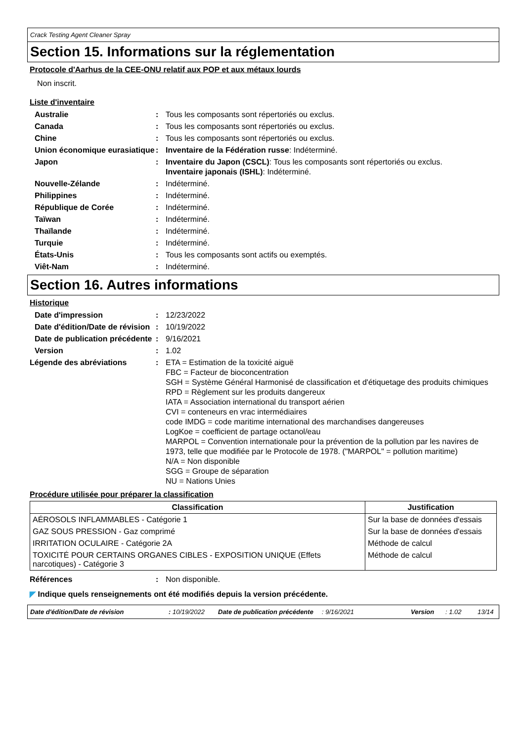Crack Testing Agent Cleaner Spray
Section 15. Informations sur la réglementation
Protocole d'Aarhus de la CEE-ONU relatif aux POP et aux métaux lourds
Non inscrit.
Liste d'inventaire
| Australie | : | Tous les composants sont répertoriés ou exclus. |
| Canada | : | Tous les composants sont répertoriés ou exclus. |
| Chine | : | Tous les composants sont répertoriés ou exclus. |
| Union économique eurasiatique | : | Inventaire de la Fédération russe : Indéterminé. |
| Japon | : | Inventaire du Japon (CSCL) : Tous les composants sont répertoriés ou exclus. Inventaire japonais (ISHL) : Indéterminé. |
| Nouvelle-Zélande | : | Indéterminé. |
| Philippines | : | Indéterminé. |
| République de Corée | : | Indéterminé. |
| Taïwan | : | Indéterminé. |
| Thaïlande | : | Indéterminé. |
| Turquie | : | Indéterminé. |
| États-Unis | : | Tous les composants sont actifs ou exemptés. |
| Viêt-Nam | : | Indéterminé. |
Section 16. Autres informations
Historique
| Date d'impression | : | 12/23/2022 |
| Date d'édition/Date de révision | : | 10/19/2022 |
| Date de publication précédente | : | 9/16/2021 |
| Version | : | 1.02 |
| Légende des abréviations | : | ETA = Estimation de la toxicité aiguë FBC = Facteur de bioconcentration SGH = Système Général Harmonisé de classification et d'étiquetage des produits chimiques RPD = Règlement sur les produits dangereux IATA = Association international du transport aérien CVI = conteneurs en vrac intermédiaires code IMDG = code maritime international des marchandises dangereuses LogKoe = coefficient de partage octanol/eau MARPOL = Convention internationale pour la prévention de la pollution par les navires de 1973, telle que modifiée par le Protocole de 1978. ("MARPOL" = pollution maritime) N/A = Non disponible SGG = Groupe de séparation NU = Nations Unies |
Procédure utilisée pour préparer la classification
| Classification | Justification |
| --- | --- |
| AÉROSOLS INFLAMMABLES - Catégorie 1 | Sur la base de données d'essais |
| GAZ SOUS PRESSION - Gaz comprimé | Sur la base de données d'essais |
| IRRITATION OCULAIRE - Catégorie 2A | Méthode de calcul |
| TOXICITÉ POUR CERTAINS ORGANES CIBLES - EXPOSITION UNIQUE (Effets narcotiques) - Catégorie 3 | Méthode de calcul |
| Références | : | Non disponible. |
◤ Indique quels renseignements ont été modifiés depuis la version précédente.
Date d'édition/Date de révision: 10/19/2022 Date de publication précédente: 9/16/2021 Version: 1.02 13/14